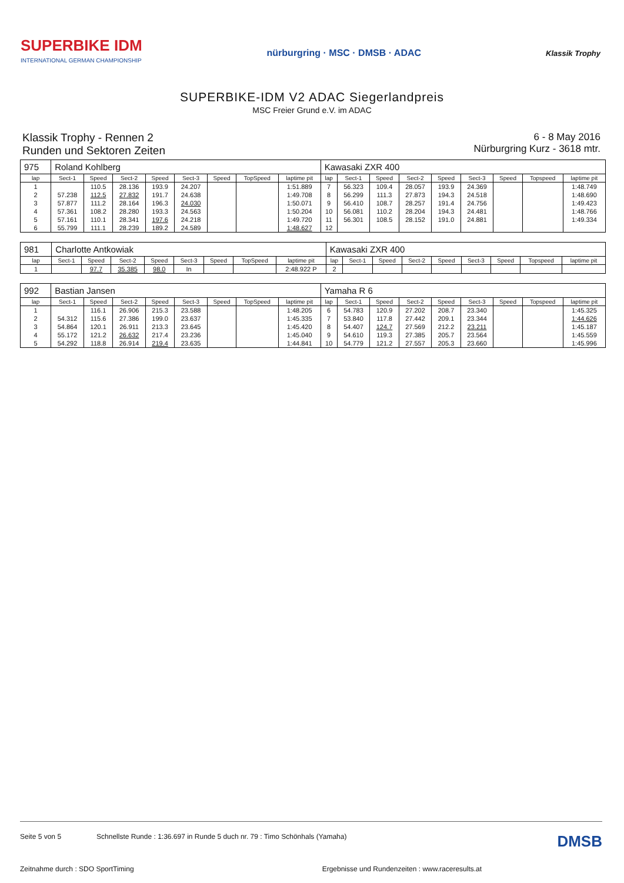SUPERBIKE IDM
INTERNATIONAL GERMAN CHAMPIONSHIP
nürburgring · MSC · DMSB · ADAC
Klassik Trophy
SUPERBIKE-IDM V2 ADAC Siegerlandpreis
MSC Freier Grund e.V. im ADAC
Klassik Trophy - Rennen 2
Runden und Sektoren Zeiten
6 - 8 May 2016
Nürburgring Kurz - 3618 mtr.
| 975 | Roland Kohlberg | | | | | | | | Kawasaki ZXR 400 | | | | | | | | |
| lap | Sect-1 | Speed | Sect-2 | Speed | Sect-3 | Speed | TopSpeed | laptime pit | lap | Sect-1 | Speed | Sect-2 | Speed | Sect-3 | Speed | Topspeed | laptime pit |
| 1 | | 110.5 | 28.136 | 193.9 | 24.207 | | | 1:51.889 | 7 | 56.323 | 109.4 | 28.057 | 193.9 | 24.369 | | | 1:48.749 |
| 2 | 57.238 | 112.5 | 27.832 | 191.7 | 24.638 | | | 1:49.708 | 8 | 56.299 | 111.3 | 27.873 | 194.3 | 24.518 | | | 1:48.690 |
| 3 | 57.877 | 111.2 | 28.164 | 196.3 | 24.030 | | | 1:50.071 | 9 | 56.410 | 108.7 | 28.257 | 191.4 | 24.756 | | | 1:49.423 |
| 4 | 57.361 | 108.2 | 28.280 | 193.3 | 24.563 | | | 1:50.204 | 10 | 56.081 | 110.2 | 28.204 | 194.3 | 24.481 | | | 1:48.766 |
| 5 | 57.161 | 110.1 | 28.341 | 197.6 | 24.218 | | | 1:49.720 | 11 | 56.301 | 108.5 | 28.152 | 191.0 | 24.881 | | | 1:49.334 |
| 6 | 55.799 | 111.1 | 28.239 | 189.2 | 24.589 | | | 1:48.627 | 12 | | | | | | | | |
| 981 | Charlotte Antkowiak | | | | | | | | Kawasaki ZXR 400 | | | | | | | | |
| lap | Sect-1 | Speed | Sect-2 | Speed | Sect-3 | Speed | TopSpeed | laptime pit | lap | Sect-1 | Speed | Sect-2 | Speed | Sect-3 | Speed | Topspeed | laptime pit |
| 1 | | 97.7 | 35.385 | 98.0 | In | | | 2:48.922 P | 2 | | | | | | | | |
| 992 | Bastian Jansen | | | | | | | | Yamaha R 6 | | | | | | | | |
| lap | Sect-1 | Speed | Sect-2 | Speed | Sect-3 | Speed | TopSpeed | laptime pit | lap | Sect-1 | Speed | Sect-2 | Speed | Sect-3 | Speed | Topspeed | laptime pit |
| 1 | | 116.1 | 26.906 | 215.3 | 23.588 | | | 1:48.205 | 6 | 54.783 | 120.9 | 27.202 | 208.7 | 23.340 | | | 1:45.325 |
| 2 | 54.312 | 115.6 | 27.386 | 199.0 | 23.637 | | | 1:45.335 | 7 | 53.840 | 117.8 | 27.442 | 209.1 | 23.344 | | | 1:44.626 |
| 3 | 54.864 | 120.1 | 26.911 | 213.3 | 23.645 | | | 1:45.420 | 8 | 54.407 | 124.7 | 27.569 | 212.2 | 23.211 | | | 1:45.187 |
| 4 | 55.172 | 121.2 | 26.632 | 217.4 | 23.236 | | | 1:45.040 | 9 | 54.610 | 119.3 | 27.385 | 205.7 | 23.564 | | | 1:45.559 |
| 5 | 54.292 | 118.8 | 26.914 | 219.4 | 23.635 | | | 1:44.841 | 10 | 54.779 | 121.2 | 27.557 | 205.3 | 23.660 | | | 1:45.996 |
Seite 5 von 5 Schnellste Runde : 1:36.697 in Runde 5 duch nr. 79 : Timo Schönhals (Yamaha) DMSB
Zeitnahme durch : SDO SportTiming Ergebnisse und Rundenzeiten : www.raceresults.at